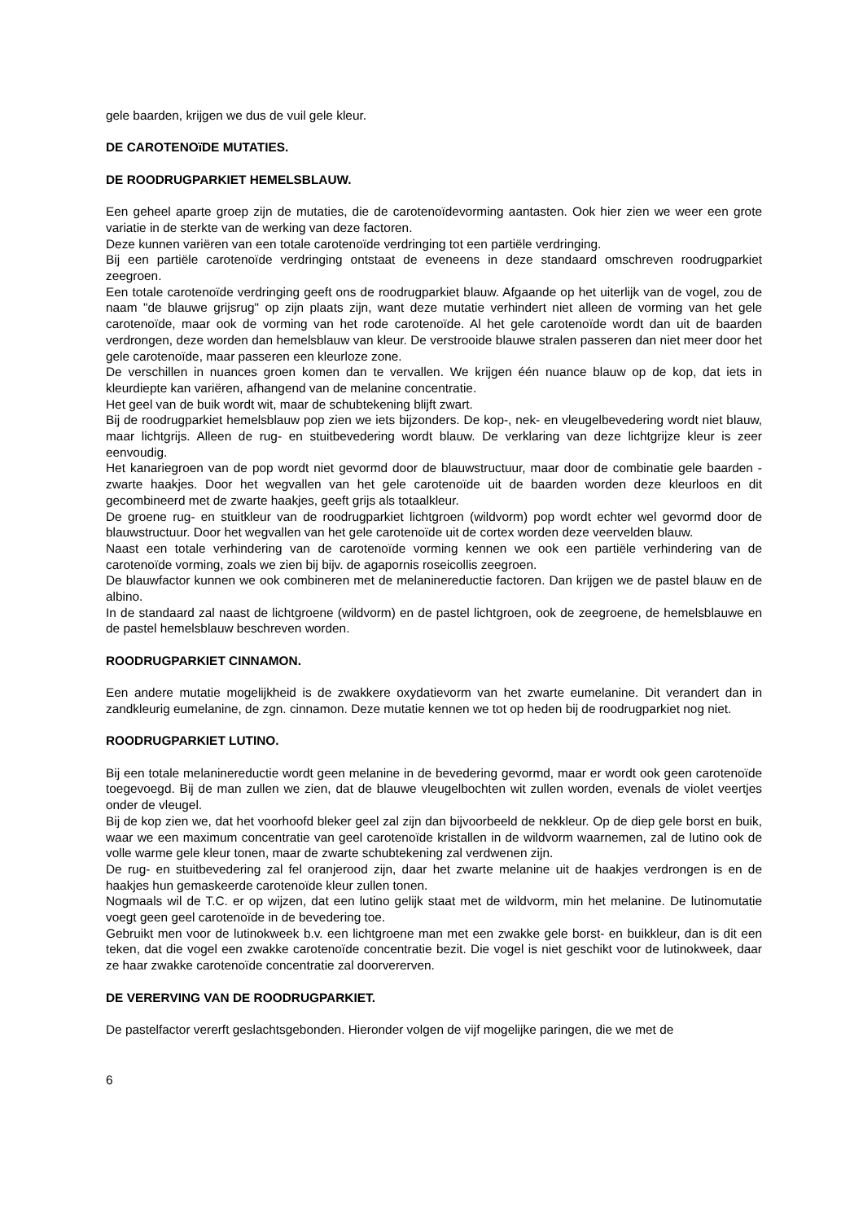gele baarden, krijgen we dus de vuil gele kleur.
DE CAROTENOïDE MUTATIES.
DE ROODRUGPARKIET HEMELSBLAUW.
Een geheel aparte groep zijn de mutaties, die de carotenoïdevorming aantasten. Ook hier zien we weer een grote variatie in de sterkte van de werking van deze factoren.
Deze kunnen variëren van een totale carotenoïde verdringing tot een partiële verdringing.
Bij een partiële carotenoïde verdringing ontstaat de eveneens in deze standaard omschreven roodrugparkiet zeegroen.
Een totale carotenoïde verdringing geeft ons de roodrugparkiet blauw. Afgaande op het uiterlijk van de vogel, zou de naam "de blauwe grijsrug" op zijn plaats zijn, want deze mutatie verhindert niet alleen de vorming van het gele carotenoïde, maar ook de vorming van het rode carotenoïde. Al het gele carotenoïde wordt dan uit de baarden verdrongen, deze worden dan hemelsblauw van kleur. De verstrooide blauwe stralen passeren dan niet meer door het gele carotenoïde, maar passeren een kleurloze zone.
De verschillen in nuances groen komen dan te vervallen. We krijgen één nuance blauw op de kop, dat iets in kleurdiepte kan variëren, afhangend van de melanine concentratie.
Het geel van de buik wordt wit, maar de schubtekening blijft zwart.
Bij de roodrugparkiet hemelsblauw pop zien we iets bijzonders. De kop-, nek- en vleugelbevedering wordt niet blauw, maar lichtgrijs. Alleen de rug- en stuitbevedering wordt blauw. De verklaring van deze lichtgrijze kleur is zeer eenvoudig.
Het kanariegroen van de pop wordt niet gevormd door de blauwstructuur, maar door de combinatie gele baarden - zwarte haakjes. Door het wegvallen van het gele carotenoïde uit de baarden worden deze kleurloos en dit gecombineerd met de zwarte haakjes, geeft grijs als totaalkleur.
De groene rug- en stuitkleur van de roodrugparkiet lichtgroen (wildvorm) pop wordt echter wel gevormd door de blauwstructuur. Door het wegvallen van het gele carotenoïde uit de cortex worden deze veervelden blauw.
Naast een totale verhindering van de carotenoïde vorming kennen we ook een partiële verhindering van de carotenoïde vorming, zoals we zien bij bijv. de agapornis roseicollis zeegroen.
De blauwfactor kunnen we ook combineren met de melaninereductie factoren. Dan krijgen we de pastel blauw en de albino.
In de standaard zal naast de lichtgroene (wildvorm) en de pastel lichtgroen, ook de zeegroene, de hemelsblauwe en de pastel hemelsblauw beschreven worden.
ROODRUGPARKIET CINNAMON.
Een andere mutatie mogelijkheid is de zwakkere oxydatievorm van het zwarte eumelanine. Dit verandert dan in zandkleurig eumelanine, de zgn. cinnamon. Deze mutatie kennen we tot op heden bij de roodrugparkiet nog niet.
ROODRUGPARKIET LUTINO.
Bij een totale melaninereductie wordt geen melanine in de bevedering gevormd, maar er wordt ook geen carotenoïde toegevoegd. Bij de man zullen we zien, dat de blauwe vleugelbochten wit zullen worden, evenals de violet veertjes onder de vleugel.
Bij de kop zien we, dat het voorhoofd bleker geel zal zijn dan bijvoorbeeld de nekkleur. Op de diep gele borst en buik, waar we een maximum concentratie van geel carotenoïde kristallen in de wildvorm waarnemen, zal de lutino ook de volle warme gele kleur tonen, maar de zwarte schubtekening zal verdwenen zijn.
De rug- en stuitbevedering zal fel oranjerood zijn, daar het zwarte melanine uit de haakjes verdrongen is en de haakjes hun gemaskeerde carotenoïde kleur zullen tonen.
Nogmaals wil de T.C. er op wijzen, dat een lutino gelijk staat met de wildvorm, min het melanine. De lutinomutatie voegt geen geel carotenoïde in de bevedering toe.
Gebruikt men voor de lutinokweek b.v. een lichtgroene man met een zwakke gele borst- en buikkleur, dan is dit een teken, dat die vogel een zwakke carotenoïde concentratie bezit. Die vogel is niet geschikt voor de lutinokweek, daar ze haar zwakke carotenoïde concentratie zal doorvererven.
DE VERERVING VAN DE ROODRUGPARKIET.
De pastelfactor vererft geslachtsgebonden. Hieronder volgen de vijf mogelijke paringen, die we met de
6